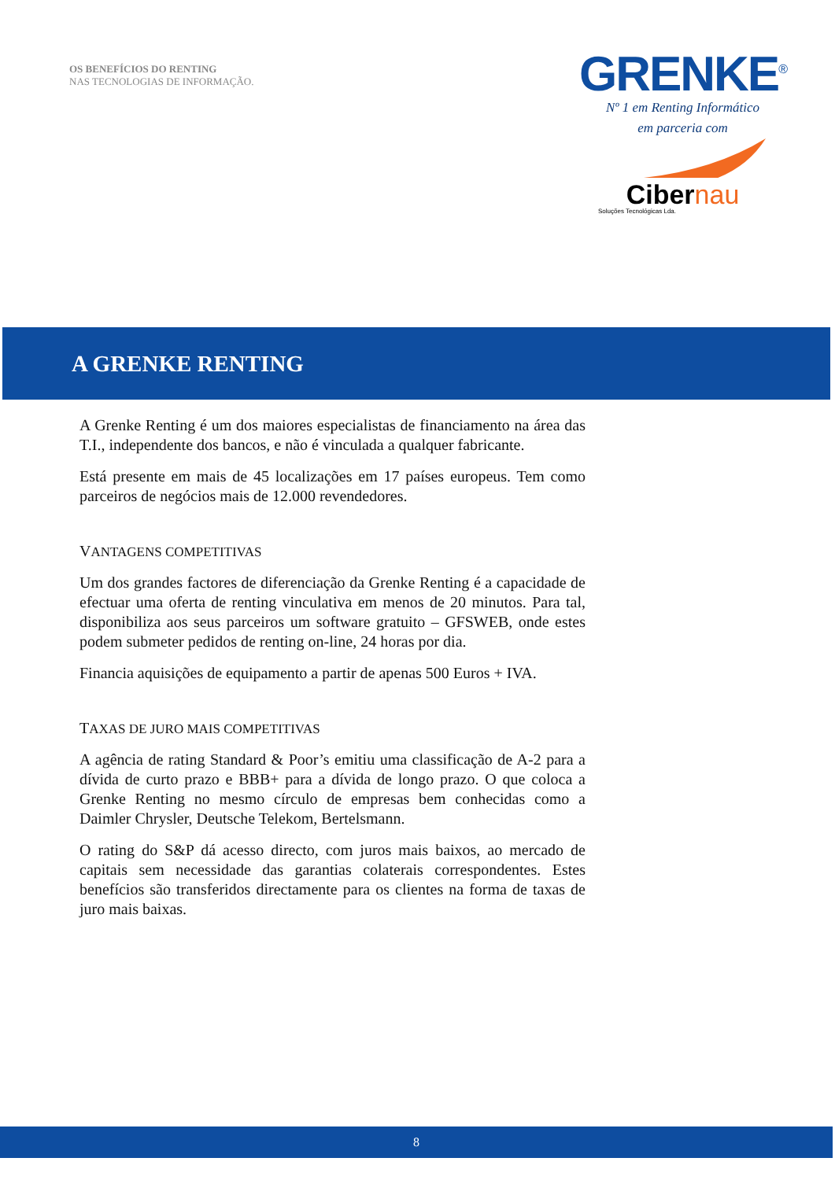OS BENEFÍCIOS DO RENTING
NAS TECNOLOGIAS DE INFORMAÇÃO.
GRENKE<sup>®</sup>
Nº 1 em Renting Informático
em parceria com
Cibernau
Soluções Tecnológicas Lda.
A GRENKE RENTING
A Grenke Renting é um dos maiores especialistas de financiamento na área das T.I., independente dos bancos, e não é vinculada a qualquer fabricante.
Está presente em mais de 45 localizações em 17 países europeus. Tem como parceiros de negócios mais de 12.000 revendedores.
VANTAGENS COMPETITIVAS
Um dos grandes factores de diferenciação da Grenke Renting é a capacidade de efectuar uma oferta de renting vinculativa em menos de 20 minutos. Para tal, disponibiliza aos seus parceiros um software gratuito – GFSWEB, onde estes podem submeter pedidos de renting on-line, 24 horas por dia.
Financia aquisições de equipamento a partir de apenas 500 Euros + IVA.
TAXAS DE JURO MAIS COMPETITIVAS
A agência de rating Standard & Poor’s emitiu uma classificação de A-2 para a dívida de curto prazo e BBB+ para a dívida de longo prazo. O que coloca a Grenke Renting no mesmo círculo de empresas bem conhecidas como a Daimler Chrysler, Deutsche Telekom, Bertelsmann.
O rating do S&P dá acesso directo, com juros mais baixos, ao mercado de capitais sem necessidade das garantias colaterais correspondentes. Estes benefícios são transferidos directamente para os clientes na forma de taxas de juro mais baixas.
8